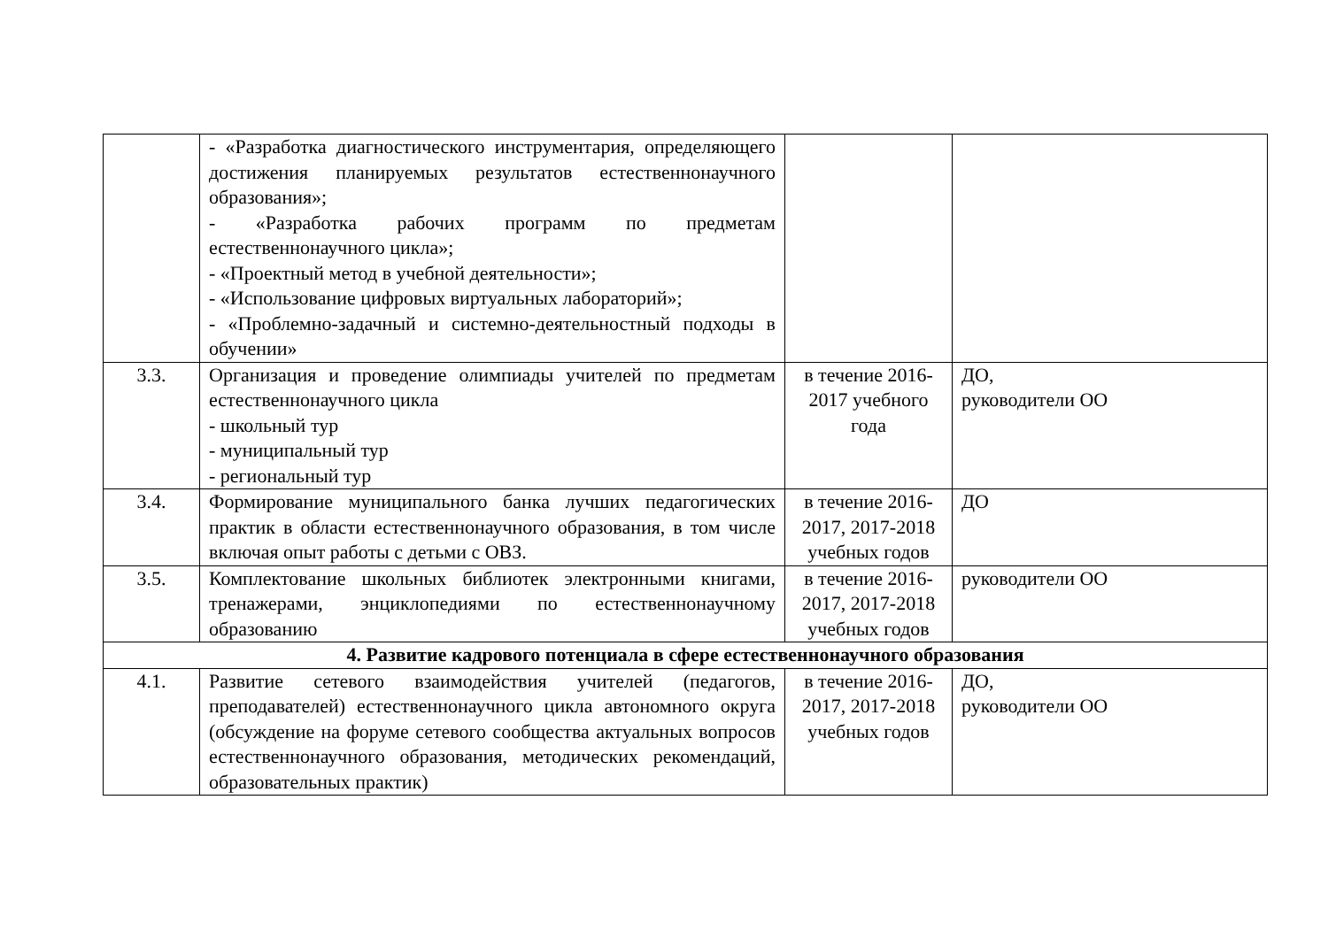| | - «Разработка диагностического инструментария, определяющего достижения планируемых результатов естественнонаучного образования»; - «Разработка рабочих программ по предметам естественнонаучного цикла»; - «Проектный метод в учебной деятельности»; - «Использование цифровых виртуальных лабораторий»; - «Проблемно-задачный и системно-деятельностный подходы в обучении» | | |
| 3.3. | Организация и проведение олимпиады учителей по предметам естественнонаучного цикла - школьный тур - муниципальный тур - региональный тур | в течение 2016-2017 учебного года | ДО, руководители ОО |
| 3.4. | Формирование муниципального банка лучших педагогических практик в области естественнонаучного образования, в том числе включая опыт работы с детьми с ОВЗ. | в течение 2016-2017, 2017-2018 учебных годов | ДО |
| 3.5. | Комплектование школьных библиотек электронными книгами, тренажерами, энциклопедиями по естественнонаучному образованию | в течение 2016-2017, 2017-2018 учебных годов | руководители ОО |
| 4. Развитие кадрового потенциала в сфере естественнонаучного образования | | | |
| 4.1. | Развитие сетевого взаимодействия учителей (педагогов, преподавателей) естественнонаучного цикла автономного округа (обсуждение на форуме сетевого сообщества актуальных вопросов естественнонаучного образования, методических рекомендаций, образовательных практик) | в течение 2016-2017, 2017-2018 учебных годов | ДО, руководители ОО |